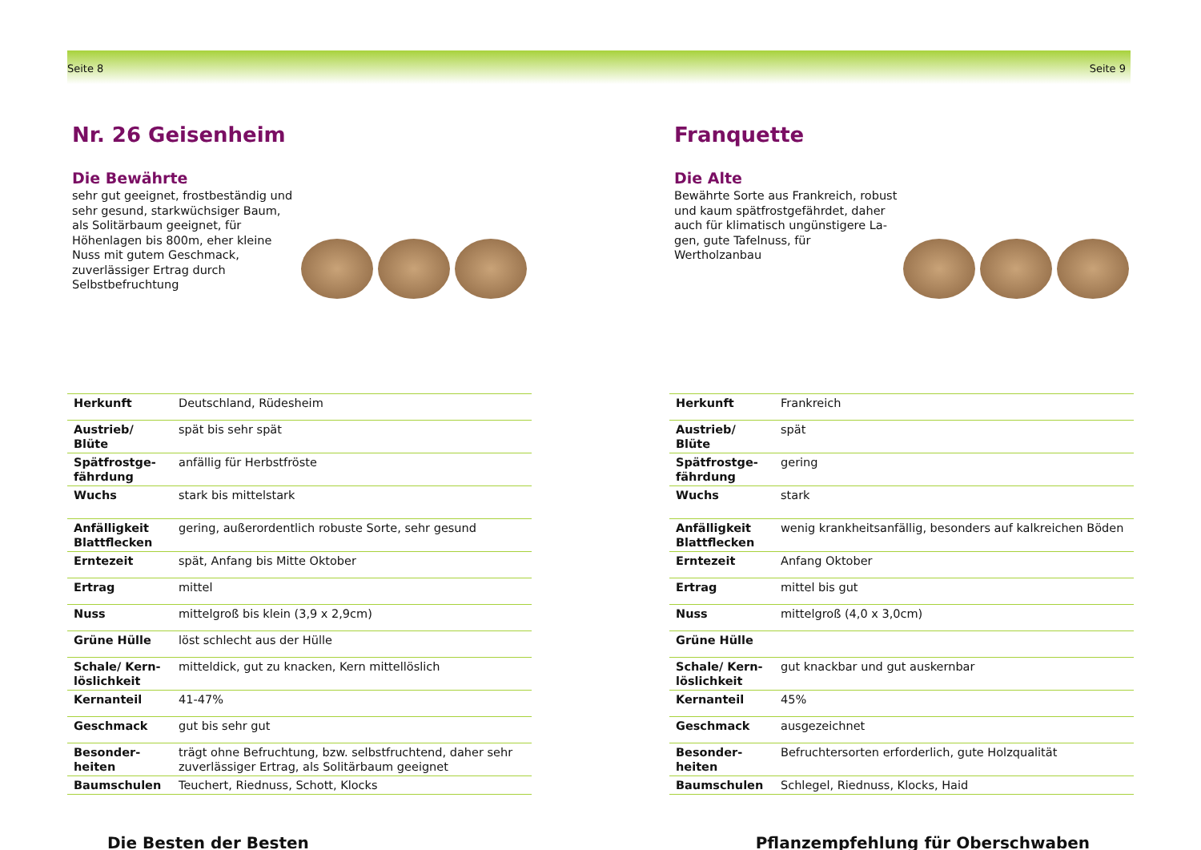Seite 8
Nr. 26 Geisenheim
Die Bewährte
sehr gut geeignet, frostbeständig und sehr gesund, starkwüchsiger Baum, als Solitärbaum geeignet, für Höhenlagen bis 800m, eher kleine Nuss mit gutem Geschmack, zuverlässiger Ertrag durch Selbstbefruchtung
| Herkunft | Deutschland, Rüdesheim |
| Austrieb/ Blüte | spät bis sehr spät |
| Spätfrostge-fährdung | anfällig für Herbstfröste |
| Wuchs | stark bis mittelstark |
| Anfälligkeit Blattflecken | gering, außerordentlich robuste Sorte, sehr gesund |
| Erntezeit | spät, Anfang bis Mitte Oktober |
| Ertrag | mittel |
| Nuss | mittelgroß bis klein (3,9 x 2,9cm) |
| Grüne Hülle | löst schlecht aus der Hülle |
| Schale/ Kern-löslichkeit | mitteldick, gut zu knacken, Kern mittellöslich |
| Kernanteil | 41-47% |
| Geschmack | gut bis sehr gut |
| Besonder-heiten | trägt ohne Befruchtung, bzw. selbstfruchtend, daher sehr zuverlässiger Ertrag, als Solitärbaum geeignet |
| Baumschulen | Teuchert, Riednuss, Schott, Klocks |
Die Besten der Besten
Seite 9
Franquette
Die Alte
Bewährte Sorte aus Frankreich, robust und kaum spätfrostgefährdet, daher auch für klimatisch ungünstigere La-gen, gute Tafelnuss, für Wertholzanbau
| Herkunft | Frankreich |
| Austrieb/ Blüte | spät |
| Spätfrostge-fährdung | gering |
| Wuchs | stark |
| Anfälligkeit Blattflecken | wenig krankheitsanfällig, besonders auf kalkreichen Böden |
| Erntezeit | Anfang Oktober |
| Ertrag | mittel bis gut |
| Nuss | mittelgroß (4,0 x 3,0cm) |
| Grüne Hülle | |
| Schale/ Kern-löslichkeit | gut knackbar und gut auskernbar |
| Kernanteil | 45% |
| Geschmack | ausgezeichnet |
| Besonder-heiten | Befruchtersorten erforderlich, gute Holzqualität |
| Baumschulen | Schlegel, Riednuss, Klocks, Haid |
Pflanzempfehlung für Oberschwaben